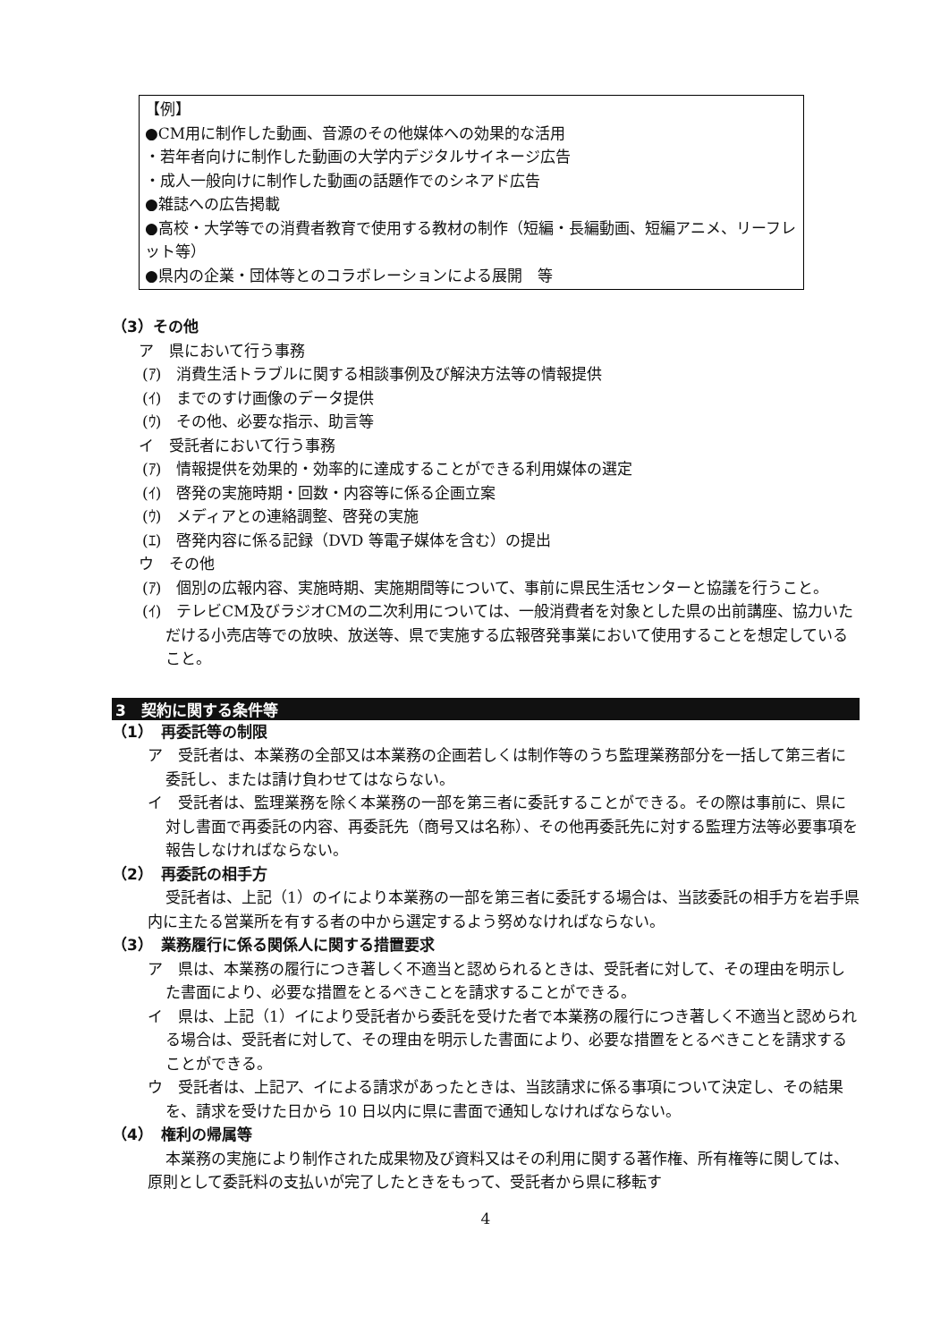【例】
●CM用に制作した動画、音源のその他媒体への効果的な活用
・若年者向けに制作した動画の大学内デジタルサイネージ広告
・成人一般向けに制作した動画の話題作でのシネアド広告
●雑誌への広告掲載
●高校・大学等での消費者教育で使用する教材の制作（短編・長編動画、短編アニメ、リーフレット等）
●県内の企業・団体等とのコラボレーションによる展開　等
（3）その他
ア　県において行う事務
(ｱ)　消費生活トラブルに関する相談事例及び解決方法等の情報提供
(ｲ)　までのすけ画像のデータ提供
(ｳ)　その他、必要な指示、助言等
イ　受託者において行う事務
(ｱ)　情報提供を効果的・効率的に達成することができる利用媒体の選定
(ｲ)　啓発の実施時期・回数・内容等に係る企画立案
(ｳ)　メディアとの連絡調整、啓発の実施
(ｴ)　啓発内容に係る記録（DVD 等電子媒体を含む）の提出
ウ　その他
(ｱ)　個別の広報内容、実施時期、実施期間等について、事前に県民生活センターと協議を行うこと。
(ｲ)　テレビCM及びラジオCMの二次利用については、一般消費者を対象とした県の出前講座、協力いただける小売店等での放映、放送等、県で実施する広報啓発事業において使用することを想定していること。
3　契約に関する条件等
（1）　再委託等の制限
ア　受託者は、本業務の全部又は本業務の企画若しくは制作等のうち監理業務部分を一括して第三者に委託し、または請け負わせてはならない。
イ　受託者は、監理業務を除く本業務の一部を第三者に委託することができる。その際は事前に、県に対し書面で再委託の内容、再委託先（商号又は名称）、その他再委託先に対する監理方法等必要事項を報告しなければならない。
（2）　再委託の相手方
受託者は、上記（1）のイにより本業務の一部を第三者に委託する場合は、当該委託の相手方を岩手県内に主たる営業所を有する者の中から選定するよう努めなければならない。
（3）　業務履行に係る関係人に関する措置要求
ア　県は、本業務の履行につき著しく不適当と認められるときは、受託者に対して、その理由を明示した書面により、必要な措置をとるべきことを請求することができる。
イ　県は、上記（1）イにより受託者から委託を受けた者で本業務の履行につき著しく不適当と認められる場合は、受託者に対して、その理由を明示した書面により、必要な措置をとるべきことを請求することができる。
ウ　受託者は、上記ア、イによる請求があったときは、当該請求に係る事項について決定し、その結果を、請求を受けた日から 10 日以内に県に書面で通知しなければならない。
（4）　権利の帰属等
本業務の実施により制作された成果物及び資料又はその利用に関する著作権、所有権等に関しては、原則として委託料の支払いが完了したときをもって、受託者から県に移転す
4